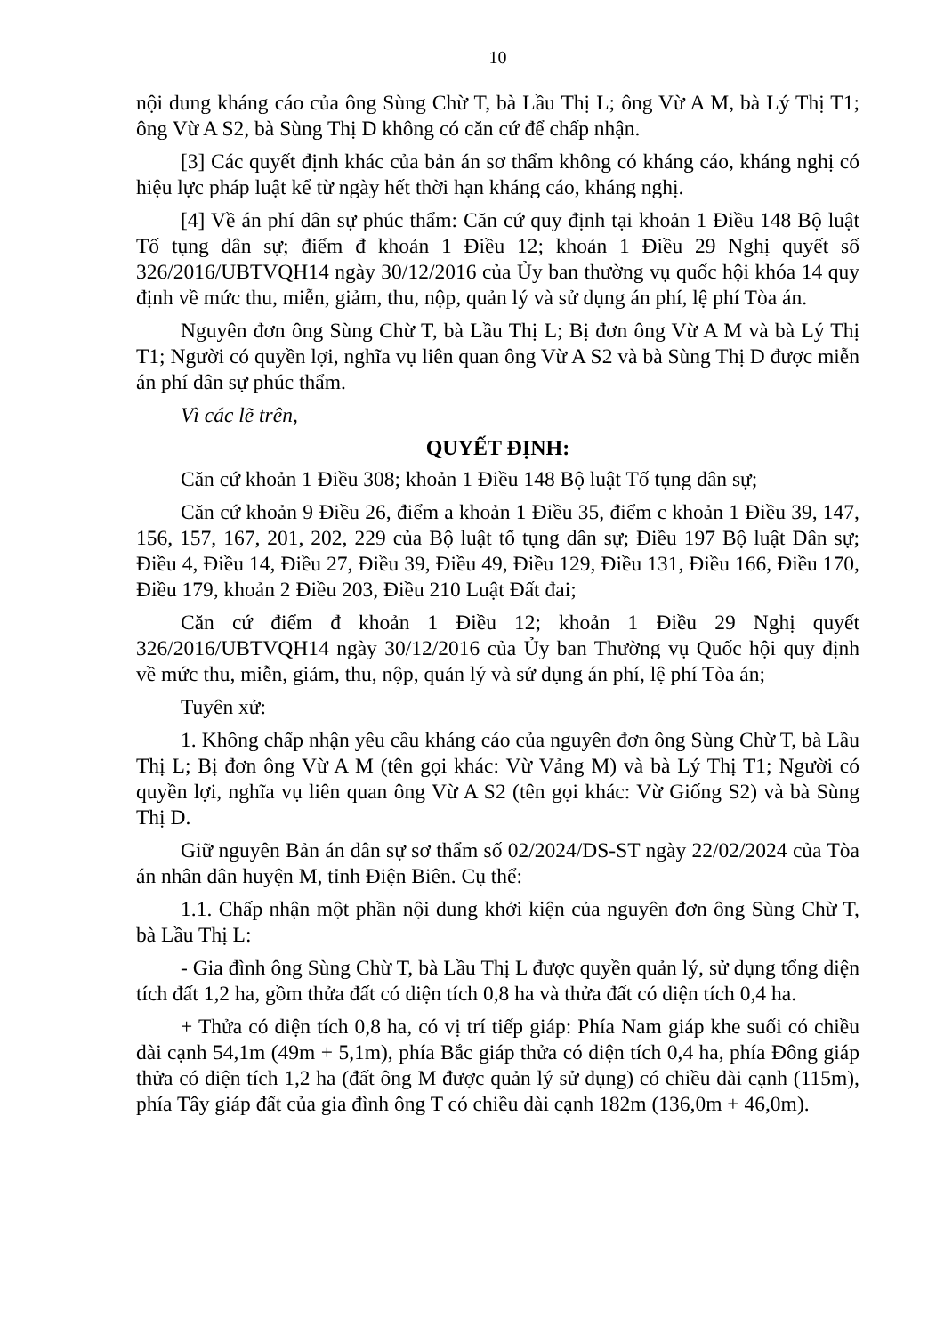10
nội dung kháng cáo của ông Sùng Chừ T, bà Lầu Thị L; ông Vừ A M, bà Lý Thị T1; ông Vừ A S2, bà Sùng Thị D không có căn cứ để chấp nhận.
[3] Các quyết định khác của bản án sơ thẩm không có kháng cáo, kháng nghị có hiệu lực pháp luật kể từ ngày hết thời hạn kháng cáo, kháng nghị.
[4] Về án phí dân sự phúc thẩm: Căn cứ quy định tại khoản 1 Điều 148 Bộ luật Tố tụng dân sự; điểm đ khoản 1 Điều 12; khoản 1 Điều 29 Nghị quyết số 326/2016/UBTVQH14 ngày 30/12/2016 của Ủy ban thường vụ quốc hội khóa 14 quy định về mức thu, miễn, giảm, thu, nộp, quản lý và sử dụng án phí, lệ phí Tòa án.
Nguyên đơn ông Sùng Chừ T, bà Lầu Thị L; Bị đơn ông Vừ A M và bà Lý Thị T1; Người có quyền lợi, nghĩa vụ liên quan ông Vừ A S2 và bà Sùng Thị D được miễn án phí dân sự phúc thẩm.
Vì các lẽ trên,
QUYẾT ĐỊNH:
Căn cứ khoản 1 Điều 308; khoản 1 Điều 148 Bộ luật Tố tụng dân sự;
Căn cứ khoản 9 Điều 26, điểm a khoản 1 Điều 35, điểm c khoản 1 Điều 39, 147, 156, 157, 167, 201, 202, 229 của Bộ luật tố tụng dân sự; Điều 197 Bộ luật Dân sự; Điều 4, Điều 14, Điều 27, Điều 39, Điều 49, Điều 129, Điều 131, Điều 166, Điều 170, Điều 179, khoản 2 Điều 203, Điều 210 Luật Đất đai;
Căn cứ điểm đ khoản 1 Điều 12; khoản 1 Điều 29 Nghị quyết 326/2016/UBTVQH14 ngày 30/12/2016 của Ủy ban Thường vụ Quốc hội quy định về mức thu, miễn, giảm, thu, nộp, quản lý và sử dụng án phí, lệ phí Tòa án;
Tuyên xử:
1. Không chấp nhận yêu cầu kháng cáo của nguyên đơn ông Sùng Chừ T, bà Lầu Thị L; Bị đơn ông Vừ A M (tên gọi khác: Vừ Vảng M) và bà Lý Thị T1; Người có quyền lợi, nghĩa vụ liên quan ông Vừ A S2 (tên gọi khác: Vừ Giống S2) và bà Sùng Thị D.
Giữ nguyên Bản án dân sự sơ thẩm số 02/2024/DS-ST ngày 22/02/2024 của Tòa án nhân dân huyện M, tỉnh Điện Biên. Cụ thể:
1.1. Chấp nhận một phần nội dung khởi kiện của nguyên đơn ông Sùng Chừ T, bà Lầu Thị L:
- Gia đình ông Sùng Chừ T, bà Lầu Thị L được quyền quản lý, sử dụng tổng diện tích đất 1,2 ha, gồm thửa đất có diện tích 0,8 ha và thửa đất có diện tích 0,4 ha.
+ Thửa có diện tích 0,8 ha, có vị trí tiếp giáp: Phía Nam giáp khe suối có chiều dài cạnh 54,1m (49m + 5,1m), phía Bắc giáp thửa có diện tích 0,4 ha, phía Đông giáp thửa có diện tích 1,2 ha (đất ông M được quản lý sử dụng) có chiều dài cạnh (115m), phía Tây giáp đất của gia đình ông T có chiều dài cạnh 182m (136,0m + 46,0m).